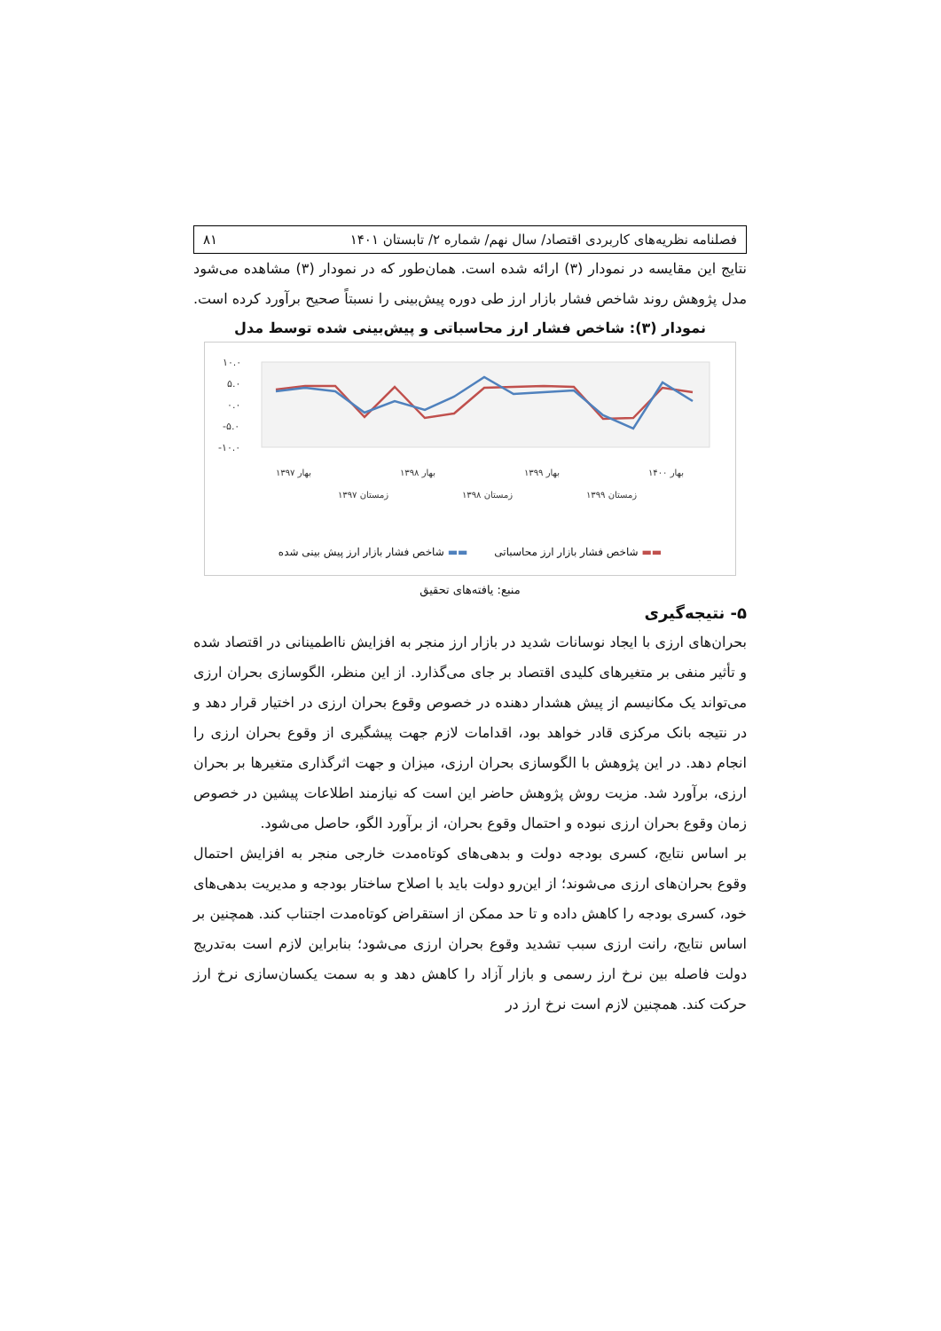فصلنامه نظریه‌های کاربردی اقتصاد/ سال نهم/ شماره ۲/ تابستان ۱۴۰۱ ۸۱
نتایج این مقایسه در نمودار (۳) ارائه شده است. همان‌طور که در نمودار (۳) مشاهده می‌شود مدل پژوهش روند شاخص فشار بازار ارز طی دوره پیش‌بینی را نسبتاً صحیح برآورد کرده است.
نمودار (۳): شاخص فشار ارز محاسباتی و پیش‌بینی شده توسط مدل
۱۰.۰
۵.۰
۰.۰
-۵.۰
-۱۰.۰
بهار ۱۳۹۷
بهار ۱۳۹۸
بهار ۱۳۹۹
بهار ۱۴۰۰
زمستان ۱۳۹۷
زمستان ۱۳۹۸
زمستان ۱۳۹۹
▬▬ شاخص فشار بازار ارز محاسباتی ▬▬ شاخص فشار بازار ارز پیش بینی شده
منبع: یافته‌های تحقیق
۵- نتیجه‌گیری
بحران‌های ارزی با ایجاد نوسانات شدید در بازار ارز منجر به افزایش نااطمینانی در اقتصاد شده و تأثیر منفی بر متغیرهای کلیدی اقتصاد بر جای می‌گذارد. از این منظر، الگوسازی بحران ارزی می‌تواند یک مکانیسم از پیش هشدار دهنده در خصوص وقوع بحران ارزی در اختیار قرار دهد و در نتیجه بانک مرکزی قادر خواهد بود، اقدامات لازم جهت پیشگیری از وقوع بحران ارزی را انجام دهد. در این پژوهش با الگوسازی بحران ارزی، میزان و جهت اثرگذاری متغیرها بر بحران ارزی، برآورد شد. مزیت روش پژوهش حاضر این است که نیازمند اطلاعات پیشین در خصوص زمان وقوع بحران ارزی نبوده و احتمال وقوع بحران، از برآورد الگو، حاصل می‌شود.
بر اساس نتایج، کسری بودجه دولت و بدهی‌های کوتاه‌مدت خارجی منجر به افزایش احتمال وقوع بحران‌های ارزی می‌شوند؛ از این‌رو دولت باید با اصلاح ساختار بودجه و مدیریت بدهی‌های خود، کسری بودجه را کاهش داده و تا حد ممکن از استقراض کوتاه‌مدت اجتناب کند. همچنین بر اساس نتایج، رانت ارزی سبب تشدید وقوع بحران ارزی می‌شود؛ بنابراین لازم است به‌تدریج دولت فاصله بین نرخ ارز رسمی و بازار آزاد را کاهش دهد و به سمت یکسان‌سازی نرخ ارز حرکت کند. همچنین لازم است نرخ ارز در